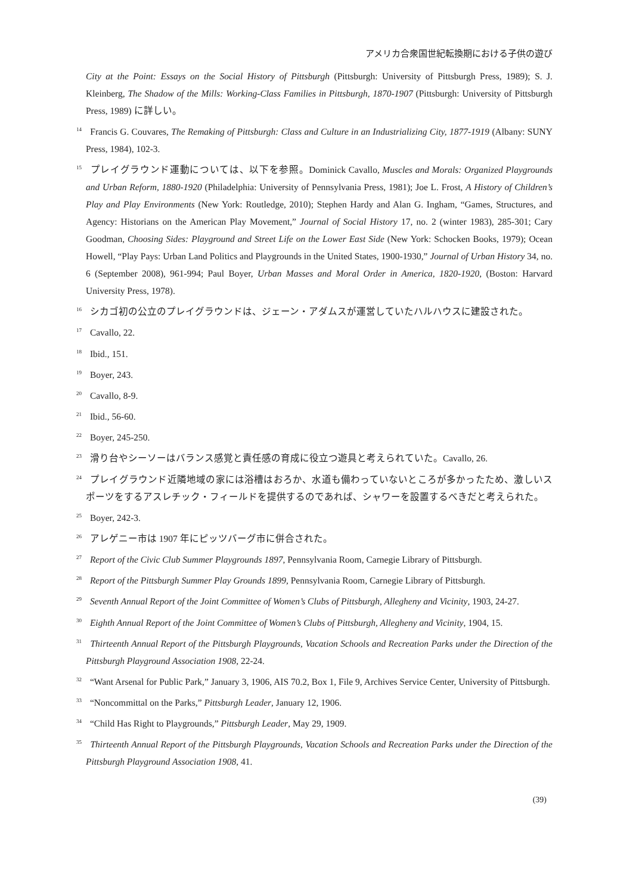アメリカ合衆国世紀転換期における子供の遊び
City at the Point: Essays on the Social History of Pittsburgh (Pittsburgh: University of Pittsburgh Press, 1989); S. J. Kleinberg, The Shadow of the Mills: Working-Class Families in Pittsburgh, 1870-1907 (Pittsburgh: University of Pittsburgh Press, 1989) に詳しい。
<sup>14</sup> Francis G. Couvares, The Remaking of Pittsburgh: Class and Culture in an Industrializing City, 1877-1919 (Albany: SUNY Press, 1984), 102-3.
<sup>15</sup> プレイグラウンド運動については、以下を参照。Dominick Cavallo, Muscles and Morals: Organized Playgrounds and Urban Reform, 1880-1920 (Philadelphia: University of Pennsylvania Press, 1981); Joe L. Frost, A History of Children’s Play and Play Environments (New York: Routledge, 2010); Stephen Hardy and Alan G. Ingham, “Games, Structures, and Agency: Historians on the American Play Movement,” Journal of Social History 17, no. 2 (winter 1983), 285-301; Cary Goodman, Choosing Sides: Playground and Street Life on the Lower East Side (New York: Schocken Books, 1979); Ocean Howell, “Play Pays: Urban Land Politics and Playgrounds in the United States, 1900-1930,” Journal of Urban History 34, no. 6 (September 2008), 961-994; Paul Boyer, Urban Masses and Moral Order in America, 1820-1920, (Boston: Harvard University Press, 1978).
<sup>16</sup> シカゴ初の公立のプレイグラウンドは、ジェーン・アダムスが運営していたハルハウスに建設された。
<sup>17</sup> Cavallo, 22.
<sup>18</sup> Ibid., 151.
<sup>19</sup> Boyer, 243.
<sup>20</sup> Cavallo, 8-9.
<sup>21</sup> Ibid., 56-60.
<sup>22</sup> Boyer, 245-250.
<sup>23</sup> 滑り台やシーソーはバランス感覚と責任感の育成に役立つ遊具と考えられていた。Cavallo, 26.
<sup>24</sup> プレイグラウンド近隣地域の家には浴槽はおろか、水道も備わっていないところが多かったため、激しいスポーツをするアスレチック・フィールドを提供するのであれば、シャワーを設置するべきだと考えられた。
<sup>25</sup> Boyer, 242-3.
<sup>26</sup> アレゲニー市は 1907 年にピッツバーグ市に併合された。
<sup>27</sup> Report of the Civic Club Summer Playgrounds 1897, Pennsylvania Room, Carnegie Library of Pittsburgh.
<sup>28</sup> Report of the Pittsburgh Summer Play Grounds 1899, Pennsylvania Room, Carnegie Library of Pittsburgh.
<sup>29</sup> Seventh Annual Report of the Joint Committee of Women’s Clubs of Pittsburgh, Allegheny and Vicinity, 1903, 24-27.
<sup>30</sup> Eighth Annual Report of the Joint Committee of Women’s Clubs of Pittsburgh, Allegheny and Vicinity, 1904, 15.
<sup>31</sup> Thirteenth Annual Report of the Pittsburgh Playgrounds, Vacation Schools and Recreation Parks under the Direction of the Pittsburgh Playground Association 1908, 22-24.
<sup>32</sup> “Want Arsenal for Public Park,” January 3, 1906, AIS 70.2, Box 1, File 9, Archives Service Center, University of Pittsburgh.
<sup>33</sup> “Noncommittal on the Parks,” Pittsburgh Leader, January 12, 1906.
<sup>34</sup> “Child Has Right to Playgrounds,” Pittsburgh Leader, May 29, 1909.
<sup>35</sup> Thirteenth Annual Report of the Pittsburgh Playgrounds, Vacation Schools and Recreation Parks under the Direction of the Pittsburgh Playground Association 1908, 41.
(39)